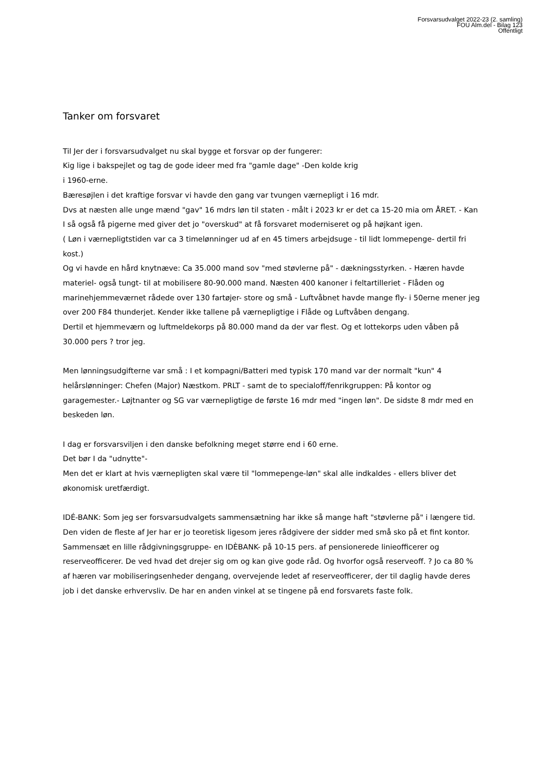Forsvarsudvalget 2022-23 (2. samling)
FOU Alm.del - Bilag 123
Offentligt
Tanker om forsvaret
Til Jer der i forsvarsudvalget nu skal bygge et forsvar op der fungerer:
Kig lige i bakspejlet og tag de gode ideer med fra "gamle dage" -Den kolde krig
i 1960-erne.
Bæresøjlen i det kraftige forsvar vi havde den gang var tvungen værnepligt i 16 mdr.
Dvs at næsten alle unge mænd "gav" 16 mdrs løn til staten - målt i 2023 kr er det ca 15-20 mia om ÅRET. - Kan I så også få pigerne med giver det jo "overskud" at få forsvaret moderniseret og på højkant igen.
( Løn i værnepligtstiden var ca 3 timelønninger ud af en 45 timers arbejdsuge - til lidt lommepenge- dertil fri kost.)
Og vi havde en hård knytnæve: Ca 35.000 mand sov "med støvlerne på" - dækningsstyrken. - Hæren havde materiel- også tungt- til at mobilisere 80-90.000 mand. Næsten 400 kanoner i feltartilleriet - Flåden og marinehjemmeværnet rådede over 130 fartøjer- store og små - Luftvåbnet havde mange fly- i 50erne mener jeg over 200 F84 thunderjet. Kender ikke tallene på værnepligtige i Flåde og Luftvåben dengang.
Dertil et hjemmeværn og luftmeldekorps på 80.000 mand da der var flest. Og et lottekorps uden våben på 30.000 pers ? tror jeg.
Men lønningsudgifterne var små : I et kompagni/Batteri med typisk 170 mand var der normalt "kun" 4 helårslønninger: Chefen (Major) Næstkom. PRLT - samt de to specialoff/fenrikgruppen: På kontor og garagemester.- Løjtnanter og SG var værnepligtige de første 16 mdr med "ingen løn". De sidste 8 mdr med en beskeden løn.
I dag er forsvarsviljen i den danske befolkning meget større end i 60 erne.
Det bør I da "udnytte"-
Men det er klart at hvis værnepligten skal være til "lommepenge-løn" skal alle indkaldes - ellers bliver det økonomisk uretfærdigt.
IDÉ-BANK: Som jeg ser forsvarsudvalgets sammensætning har ikke så mange haft "støvlerne på" i længere tid.
Den viden de fleste af Jer har er jo teoretisk ligesom jeres rådgivere der sidder med små sko på et fint kontor.
Sammensæt en lille rådgivningsgruppe- en IDÈBANK- på 10-15 pers. af pensionerede linieofficerer og reserveofficerer. De ved hvad det drejer sig om og kan give gode råd. Og hvorfor også reserveoff. ? Jo ca 80 % af hæren var mobiliseringsenheder dengang, overvejende ledet af reserveofficerer, der til daglig havde deres job i det danske erhvervsliv. De har en anden vinkel at se tingene på end forsvarets faste folk.